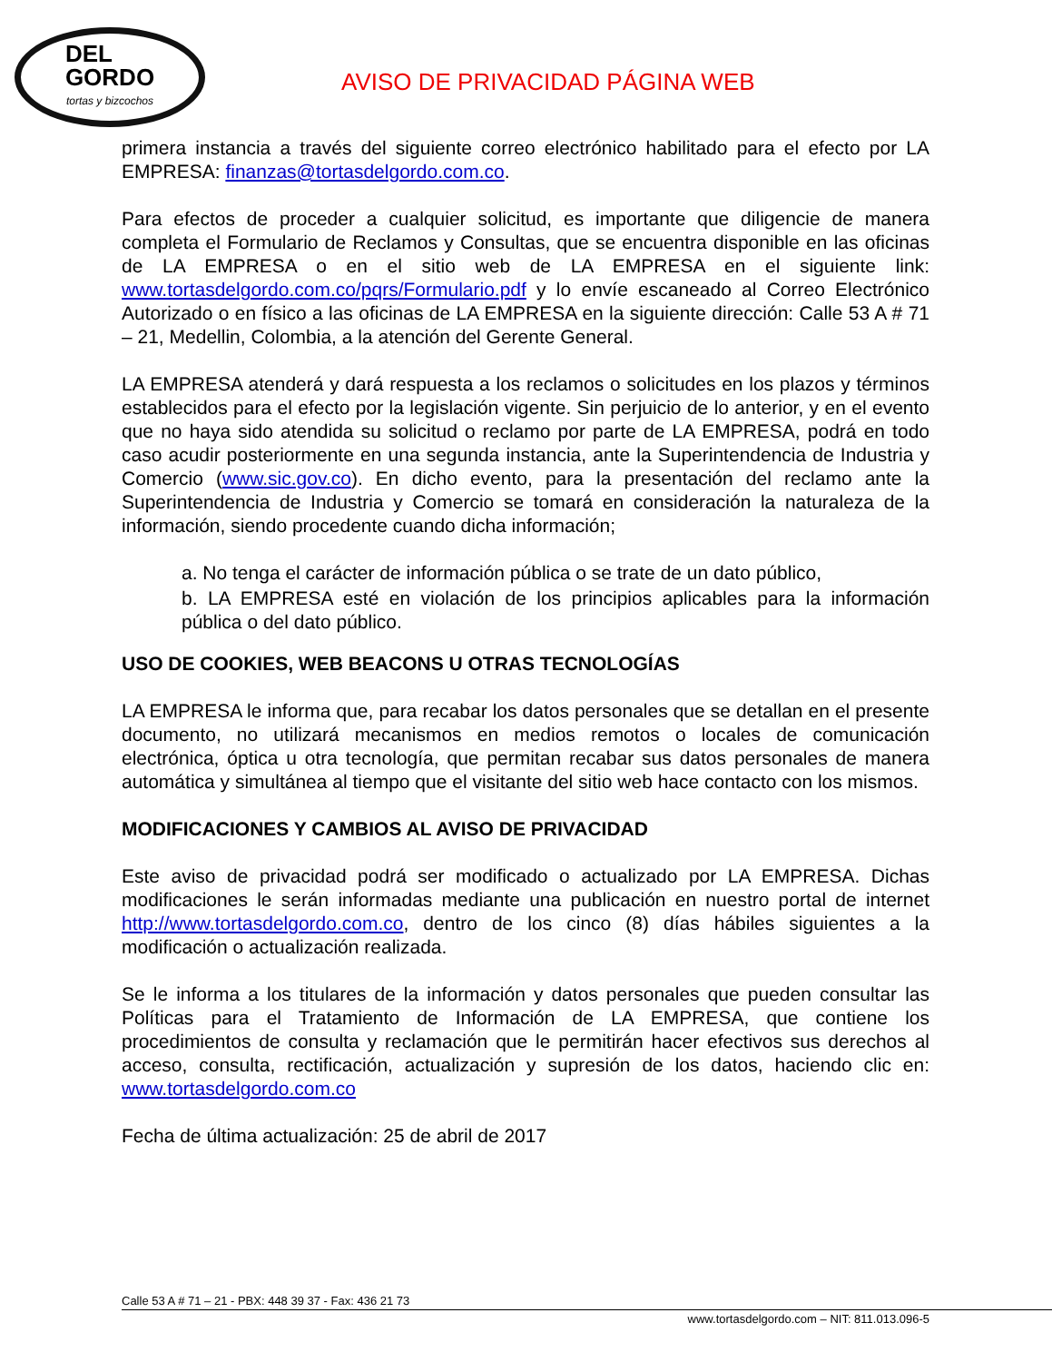DEL
GORDO
tortas y bizcochos
AVISO DE PRIVACIDAD PÁGINA WEB
primera instancia a través del siguiente correo electrónico habilitado para el efecto por LA EMPRESA: finanzas@tortasdelgordo.com.co.
Para efectos de proceder a cualquier solicitud, es importante que diligencie de manera completa el Formulario de Reclamos y Consultas, que se encuentra disponible en las oficinas de LA EMPRESA o en el sitio web de LA EMPRESA en el siguiente link: www.tortasdelgordo.com.co/pqrs/Formulario.pdf y lo envíe escaneado al Correo Electrónico Autorizado o en físico a las oficinas de LA EMPRESA en la siguiente dirección: Calle 53 A # 71 – 21, Medellin, Colombia, a la atención del Gerente General.
LA EMPRESA atenderá y dará respuesta a los reclamos o solicitudes en los plazos y términos establecidos para el efecto por la legislación vigente. Sin perjuicio de lo anterior, y en el evento que no haya sido atendida su solicitud o reclamo por parte de LA EMPRESA, podrá en todo caso acudir posteriormente en una segunda instancia, ante la Superintendencia de Industria y Comercio (www.sic.gov.co). En dicho evento, para la presentación del reclamo ante la Superintendencia de Industria y Comercio se tomará en consideración la naturaleza de la información, siendo procedente cuando dicha información;
a. No tenga el carácter de información pública o se trate de un dato público,
b. LA EMPRESA esté en violación de los principios aplicables para la información pública o del dato público.
USO DE COOKIES, WEB BEACONS U OTRAS TECNOLOGÍAS
LA EMPRESA le informa que, para recabar los datos personales que se detallan en el presente documento, no utilizará mecanismos en medios remotos o locales de comunicación electrónica, óptica u otra tecnología, que permitan recabar sus datos personales de manera automática y simultánea al tiempo que el visitante del sitio web hace contacto con los mismos.
MODIFICACIONES Y CAMBIOS AL AVISO DE PRIVACIDAD
Este aviso de privacidad podrá ser modificado o actualizado por LA EMPRESA. Dichas modificaciones le serán informadas mediante una publicación en nuestro portal de internet http://www.tortasdelgordo.com.co, dentro de los cinco (8) días hábiles siguientes a la modificación o actualización realizada.
Se le informa a los titulares de la información y datos personales que pueden consultar las Políticas para el Tratamiento de Información de LA EMPRESA, que contiene los procedimientos de consulta y reclamación que le permitirán hacer efectivos sus derechos al acceso, consulta, rectificación, actualización y supresión de los datos, haciendo clic en: www.tortasdelgordo.com.co
Fecha de última actualización: 25 de abril de 2017
Calle 53 A # 71 – 21 - PBX: 448 39 37 - Fax: 436 21 73
www.tortasdelgordo.com – NIT: 811.013.096-5